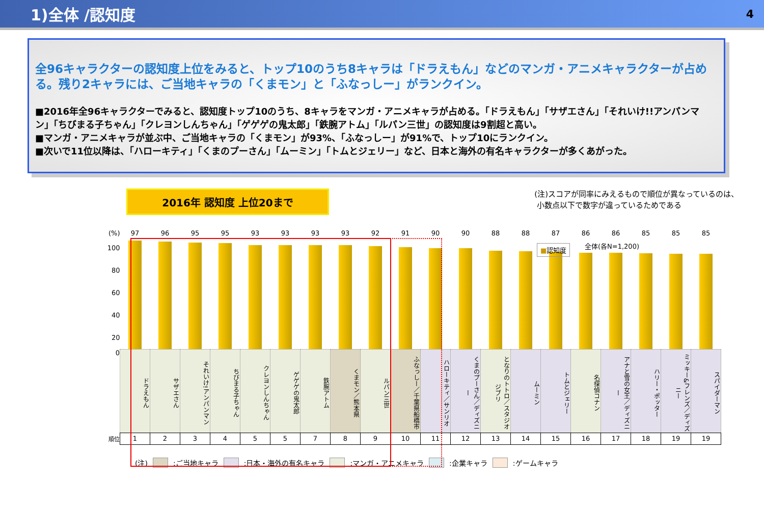1)全体 /認知度
4
全96キャラクターの認知度上位をみると、トップ10のうち8キャラは「ドラえもん」などのマンガ・アニメキャラクターが占める。残り2キャラには、ご当地キャラの「くまモン」と「ふなっしー」がランクイン。
■2016年全96キャラクターでみると、認知度トップ10のうち、8キャラをマンガ・アニメキャラが占める。「ドラえもん」「サザエさん」「それいけ!!アンパンマン」「ちびまる子ちゃん」「クレヨンしんちゃん」「ゲゲゲの鬼太郎」「鉄腕アトム」「ルパン三世」の認知度は9割超と高い。
■マンガ・アニメキャラが並ぶ中、ご当地キャラの「くまモン」が93%、「ふなっしー」が91%で、トップ10にランクイン。
■次いで11位以降は、「ハローキティ」「くまのプーさん」「ムーミン」「トムとジェリー」など、日本と海外の有名キャラクターが多くあがった。
2016年 認知度 上位20まで
(注)スコアが同率にみえるもので順位が異なっているのは、
小数点以下で数字が違っているためである
■認知度 全体(各N=1,200)
| (%) | 97 | 96 | 95 | 95 | 93 | 93 | 93 | 93 | 92 | 91 | 90 | 90 | 88 | 88 | 87 | 86 | 86 | 85 | 85 | 85 |
| 100 80 60 40 20 | | | | | | | | | | | | | | | | | | | | |
| 0 | ドラえもん | サザエさん | それいけ!アンパンマン | ちびまる子ちゃん | クレヨンしんちゃん | ゲゲゲの鬼太郎 | 鉄腕アトム | くまモン／熊本県 | ルパン三世 | ふなっしー／千葉県船橋市 | ハローキティ／サンリオ | くまのプーさん／ディズニー | となりのトトロ／スタジオジブリ | ムーミン | トムとジェリー | 名探偵コナン | アナと雪の女王／ディズニー | ハリー・ポッター | ミッキー&フレンズ／ディズニー | スパイダーマン |
| 順位 | 1 | 2 | 3 | 4 | 5 | 5 | 7 | 8 | 9 | 10 | 11 | 12 | 13 | 14 | 15 | 16 | 17 | 18 | 19 | 19 |
(注) :ご当地キャラ :日本・海外の有名キャラ :マンガ・アニメキャラ :企業キャラ :ゲームキャラ